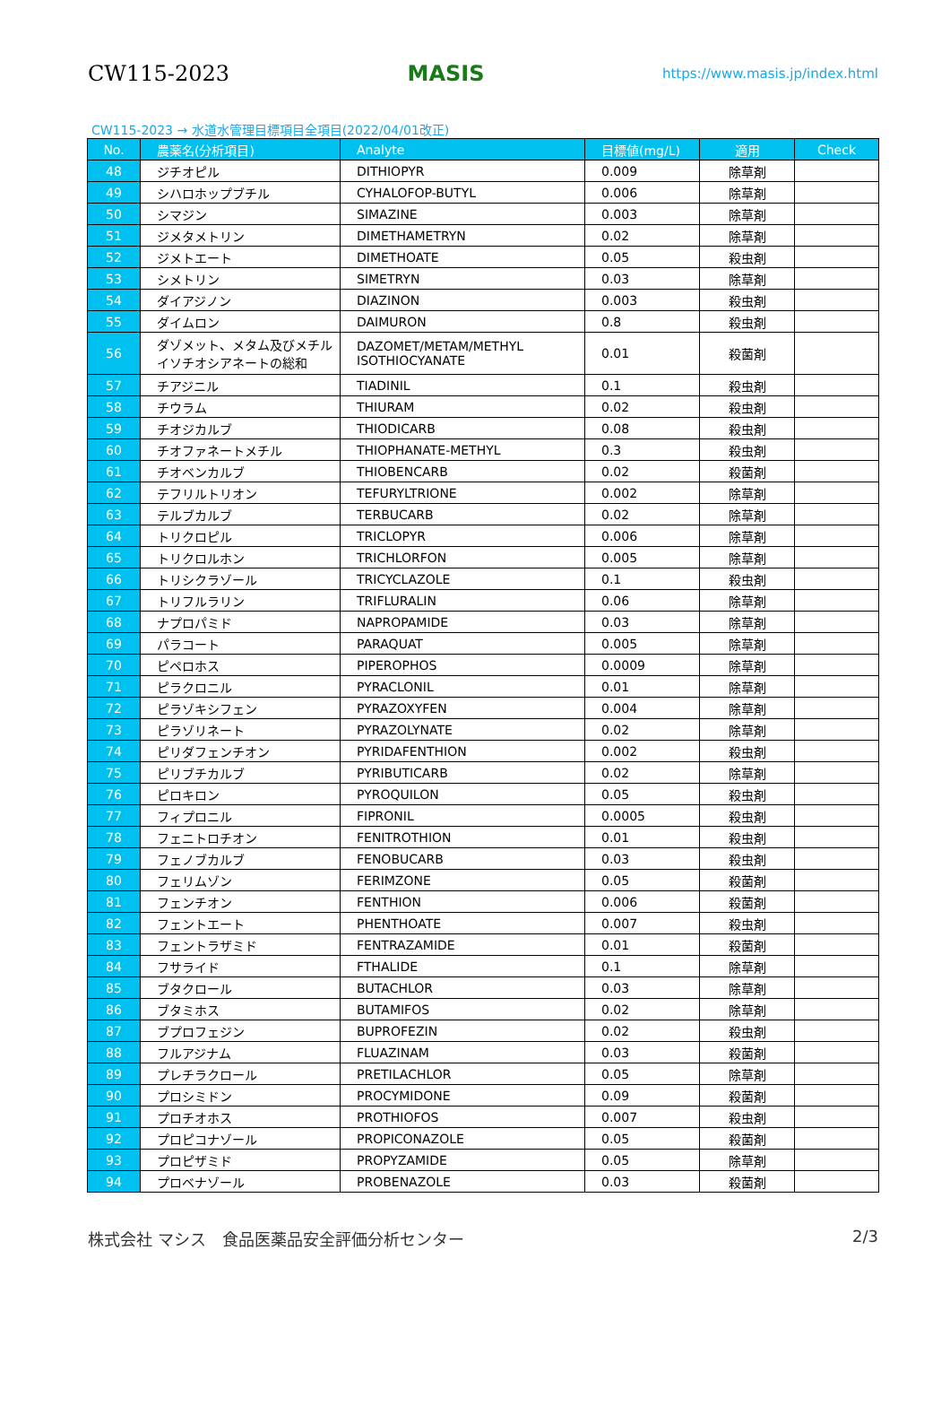CW115-2023 MASIS https://www.masis.jp/index.html
CW115-2023 → 水道水管理目標項目全項目(2022/04/01改正)
| No. | 農薬名(分析項目) | Analyte | 目標値(mg/L) | 適用 | Check |
| --- | --- | --- | --- | --- | --- |
| 48 | ジチオピル | DITHIOPYR | 0.009 | 除草剤 | |
| 49 | シハロホップブチル | CYHALOFOP-BUTYL | 0.006 | 除草剤 | |
| 50 | シマジン | SIMAZINE | 0.003 | 除草剤 | |
| 51 | ジメタメトリン | DIMETHAMETRYN | 0.02 | 除草剤 | |
| 52 | ジメトエート | DIMETHOATE | 0.05 | 殺虫剤 | |
| 53 | シメトリン | SIMETRYN | 0.03 | 除草剤 | |
| 54 | ダイアジノン | DIAZINON | 0.003 | 殺虫剤 | |
| 55 | ダイムロン | DAIMURON | 0.8 | 殺虫剤 | |
| 56 | ダゾメット、メタム及びメチルイソチオシアネートの総和 | DAZOMET/METAM/METHYL ISOTHIOCYANATE | 0.01 | 殺菌剤 | |
| 57 | チアジニル | TIADINIL | 0.1 | 殺虫剤 | |
| 58 | チウラム | THIURAM | 0.02 | 殺虫剤 | |
| 59 | チオジカルブ | THIODICARB | 0.08 | 殺虫剤 | |
| 60 | チオファネートメチル | THIOPHANATE-METHYL | 0.3 | 殺虫剤 | |
| 61 | チオベンカルブ | THIOBENCARB | 0.02 | 殺菌剤 | |
| 62 | テフリルトリオン | TEFURYLTRIONE | 0.002 | 除草剤 | |
| 63 | テルブカルブ | TERBUCARB | 0.02 | 除草剤 | |
| 64 | トリクロピル | TRICLOPYR | 0.006 | 除草剤 | |
| 65 | トリクロルホン | TRICHLORFON | 0.005 | 除草剤 | |
| 66 | トリシクラゾール | TRICYCLAZOLE | 0.1 | 殺虫剤 | |
| 67 | トリフルラリン | TRIFLURALIN | 0.06 | 除草剤 | |
| 68 | ナプロパミド | NAPROPAMIDE | 0.03 | 除草剤 | |
| 69 | パラコート | PARAQUAT | 0.005 | 除草剤 | |
| 70 | ピペロホス | PIPEROPHOS | 0.0009 | 除草剤 | |
| 71 | ピラクロニル | PYRACLONIL | 0.01 | 除草剤 | |
| 72 | ピラゾキシフェン | PYRAZOXYFEN | 0.004 | 除草剤 | |
| 73 | ピラゾリネート | PYRAZOLYNATE | 0.02 | 除草剤 | |
| 74 | ピリダフェンチオン | PYRIDAFENTHION | 0.002 | 殺虫剤 | |
| 75 | ピリブチカルブ | PYRIBUTICARB | 0.02 | 除草剤 | |
| 76 | ピロキロン | PYROQUILON | 0.05 | 殺虫剤 | |
| 77 | フィプロニル | FIPRONIL | 0.0005 | 殺虫剤 | |
| 78 | フェニトロチオン | FENITROTHION | 0.01 | 殺虫剤 | |
| 79 | フェノブカルブ | FENOBUCARB | 0.03 | 殺虫剤 | |
| 80 | フェリムゾン | FERIMZONE | 0.05 | 殺菌剤 | |
| 81 | フェンチオン | FENTHION | 0.006 | 殺菌剤 | |
| 82 | フェントエート | PHENTHOATE | 0.007 | 殺虫剤 | |
| 83 | フェントラザミド | FENTRAZAMIDE | 0.01 | 殺菌剤 | |
| 84 | フサライド | FTHALIDE | 0.1 | 除草剤 | |
| 85 | ブタクロール | BUTACHLOR | 0.03 | 除草剤 | |
| 86 | ブタミホス | BUTAMIFOS | 0.02 | 除草剤 | |
| 87 | ブプロフェジン | BUPROFEZIN | 0.02 | 殺虫剤 | |
| 88 | フルアジナム | FLUAZINAM | 0.03 | 殺菌剤 | |
| 89 | プレチラクロール | PRETILACHLOR | 0.05 | 除草剤 | |
| 90 | プロシミドン | PROCYMIDONE | 0.09 | 殺菌剤 | |
| 91 | プロチオホス | PROTHIOFOS | 0.007 | 殺虫剤 | |
| 92 | プロピコナゾール | PROPICONAZOLE | 0.05 | 殺菌剤 | |
| 93 | プロピザミド | PROPYZAMIDE | 0.05 | 除草剤 | |
| 94 | プロベナゾール | PROBENAZOLE | 0.03 | 殺菌剤 | |
株式会社 マシス　食品医薬品安全評価分析センター 2/3